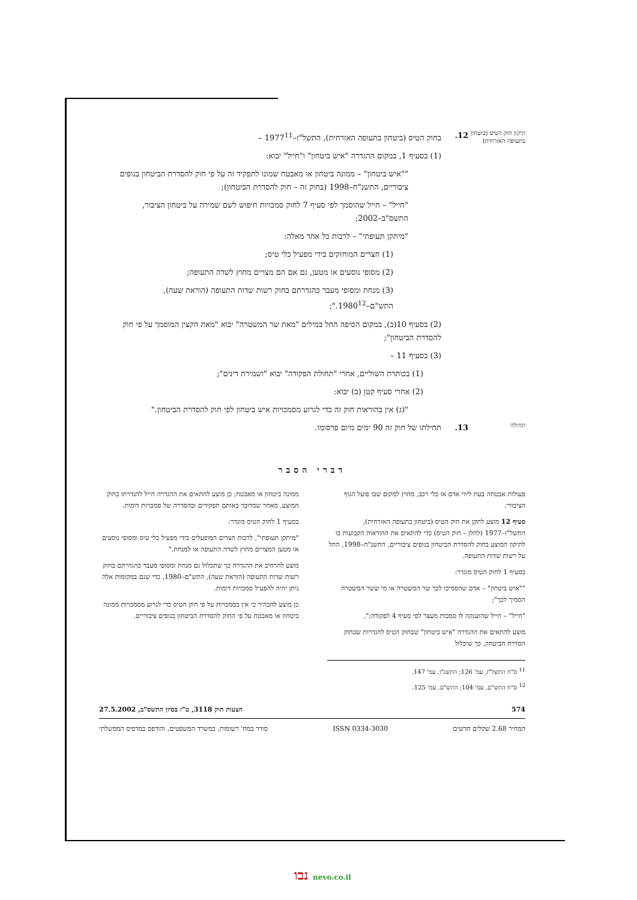תיקון חוק הטיס (ביטחון בתעופה האזרחית)
12. בחוק הטיס (ביטחון בתעופה האזרחית), התשל"ז–1977<sup>11</sup> –
(1) בסעיף 1, במקום ההגדרה "איש ביטחון" ו"חייל" יבוא:
""איש ביטחון" – ממונה ביטחון או מאבטח שמונו לתפקיד זה על פי חוק להסדרת הביטחון בגופים ציבוריים, התשנ"ח–1998 (בחוק זה – חוק להסדרת הביטחון);
"חייל" – חייל שהוסמך לפי סעיף 7 לחוק סמכויות חיפוש לשם שמירה על ביטחון הציבור, התשס"ב–2002;
"מיתקן תעופתי" – לרבות כל אחד מאלה:
(1) חצרים המוחזקים בידי מפעיל כלי טיס;
(2) מסופי נוסעים או מטען, גם אם הם מצויים מחוץ לשדה התעופה;
(3) מנחת ומסופי מעבר כהגדרתם בחוק רשות שדות התעופה (הוראת שעה), התש"ם–1980<sup>12</sup>.";
(2) בסעיף 10(ב), במקום הסיפה החל במילים "מאת שר המשטרה" יבוא "מאת הקצין המוסמך על פי חוק להסדרת הביטחון";
(3) בסעיף 11 –
(1) בכותרת השוליים, אחרי "תחולת הפקודה" יבוא "ושמירת דינים";
(2) אחרי סעיף קטן (ב) יבוא:
"(ג) אין בהוראות חוק זה כדי לגרוע מסמכויות איש ביטחון לפי חוק להסדרת הביטחון."
תחילה
13. תחילתו של חוק זה 90 ימים מיום פרסומו.
דברי הסבר
פעולות אבטחה בעת ליווי אדם או כלי רכב, מחוץ למקום שבו פועל הגוף הציבורי.
סעיף 12 מוצע לתקן את חוק הטיס (ביטחון בתעופה האזרחית), התשל"ז–1977 (להלן – חוק הטיס) כדי להתאים את ההוראות הקבועות בו לתיקון המוצע בחוק להסדרת הביטחון בגופים ציבוריים, התשנ"ח–1998, החל על רשות שדות התעופה.
בסעיף 1 לחוק הטיס מוגדר:
""איש ביטחון" – אדם שהסמיכו לכך שר המשטרה או מי ששר המשטרה הסמיך לכך";
"חייל" – חייל שהוענקה לו סמכות מעצר לפי סעיף 4 לפקודה;".
מוצע להתאים את ההגדרה "איש ביטחון" שבחוק הטיס להגדרות שבחוק הסדרת הביטחון, כך שיכלול
ממונה ביטחון או מאבטח; כן מוצע להתאים את ההגדרה חייל להגדרתו בחוק המוצע, מאחר שמדובר באותם תפקידים ובהסדרה של סמכויות דומות.
בסעיף 1 לחוק הטיס מוגדר:
"מיתקן תעופתי", לרבות חצרים המופעלים בידי מפעיל כלי טיס ומסופי נוסעים או מטען המצויים מחוץ לשדה התעופה או למנחת."
מוצע להרחיב את ההגדרה כך שתכלול גם מנחת ומסופי מעבר כהגדרתם בחוק רשות שדות התעופה (הוראת שעה), התש"ם–1980, כדי שגם במקומות אלה ניתן יהיה להפעיל סמכויות דומות.
כן מוצע להבהיר כי אין בסמכויות על פי חוק הטיס כדי לגרוע מסמכויות ממונה ביטחון או מאבטח על פי החוק להסדרת הביטחון בגופים ציבוריים.
<sup>11</sup> ס"ח התשל"ז, עמ' 126; התשנ"ו, עמ' 147.
<sup>12</sup> ס"ח התש"ם, עמ' 104; התש"ם, עמ' 125.
574 הצעות חוק 3118, ט"ז בסיון התשס"ב, 27.5.2002
המחיר 2.68 שקלים חדשים ISSN 0334-3030 סודר במח' רשומות, במשרד המשפטים, והודפס במדפיס הממשלתי
נבו nevo.co.il